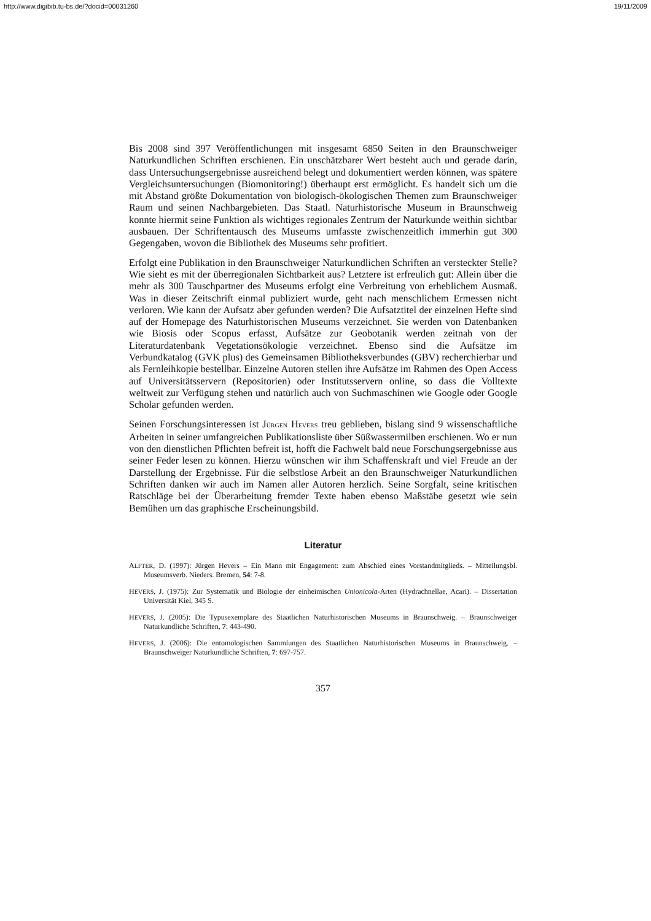http://www.digibib.tu-bs.de/?docid=00031260 19/11/2009
Bis 2008 sind 397 Veröffentlichungen mit insgesamt 6850 Seiten in den Braunschweiger Naturkundlichen Schriften erschienen. Ein unschätzbarer Wert besteht auch und gerade darin, dass Untersuchungsergebnisse ausreichend belegt und dokumentiert werden können, was spätere Vergleichsuntersuchungen (Biomonitoring!) überhaupt erst ermöglicht. Es handelt sich um die mit Abstand größte Dokumentation von biologisch-ökologischen Themen zum Braunschweiger Raum und seinen Nachbargebieten. Das Staatl. Naturhistorische Museum in Braunschweig konnte hiermit seine Funktion als wichtiges regionales Zentrum der Naturkunde weithin sichtbar ausbauen. Der Schriftentausch des Museums umfasste zwischenzeitlich immerhin gut 300 Gegengaben, wovon die Bibliothek des Museums sehr profitiert.
Erfolgt eine Publikation in den Braunschweiger Naturkundlichen Schriften an versteckter Stelle? Wie sieht es mit der überregionalen Sichtbarkeit aus? Letztere ist erfreulich gut: Allein über die mehr als 300 Tauschpartner des Museums erfolgt eine Verbreitung von erheblichem Ausmaß. Was in dieser Zeitschrift einmal publiziert wurde, geht nach menschlichem Ermessen nicht verloren. Wie kann der Aufsatz aber gefunden werden? Die Aufsatztitel der einzelnen Hefte sind auf der Homepage des Naturhistorischen Museums verzeichnet. Sie werden von Datenbanken wie Biosis oder Scopus erfasst, Aufsätze zur Geobotanik werden zeitnah von der Literaturdatenbank Vegetationsökologie verzeichnet. Ebenso sind die Aufsätze im Verbundkatalog (GVK plus) des Gemeinsamen Bibliotheksverbundes (GBV) recherchierbar und als Fernleihkopie bestellbar. Einzelne Autoren stellen ihre Aufsätze im Rahmen des Open Access auf Universitätsservern (Repositorien) oder Institutsservern online, so dass die Volltexte weltweit zur Verfügung stehen und natürlich auch von Suchmaschinen wie Google oder Google Scholar gefunden werden.
Seinen Forschungsinteressen ist JÜRGEN HEVERS treu geblieben, bislang sind 9 wissenschaftliche Arbeiten in seiner umfangreichen Publikationsliste über Süßwassermilben erschienen. Wo er nun von den dienstlichen Pflichten befreit ist, hofft die Fachwelt bald neue Forschungsergebnisse aus seiner Feder lesen zu können. Hierzu wünschen wir ihm Schaffenskraft und viel Freude an der Darstellung der Ergebnisse. Für die selbstlose Arbeit an den Braunschweiger Naturkundlichen Schriften danken wir auch im Namen aller Autoren herzlich. Seine Sorgfalt, seine kritischen Ratschläge bei der Überarbeitung fremder Texte haben ebenso Maßstäbe gesetzt wie sein Bemühen um das graphische Erscheinungsbild.
Literatur
ALFTER, D. (1997): Jürgen Hevers – Ein Mann mit Engagement: zum Abschied eines Vorstandmitglieds. – Mitteilungsbl. Museumsverb. Nieders. Bremen, 54: 7-8.
HEVERS, J. (1975): Zur Systematik und Biologie der einheimischen Unionicola-Arten (Hydrachnellae, Acari). – Dissertation Universität Kiel, 345 S.
HEVERS, J. (2005): Die Typusexemplare des Staatlichen Naturhistorischen Museums in Braunschweig. – Braunschweiger Naturkundliche Schriften, 7: 443-490.
HEVERS, J. (2006): Die entomologischen Sammlungen des Staatlichen Naturhistorischen Museums in Braunschweig. – Braunschweiger Naturkundliche Schriften, 7: 697-757.
357